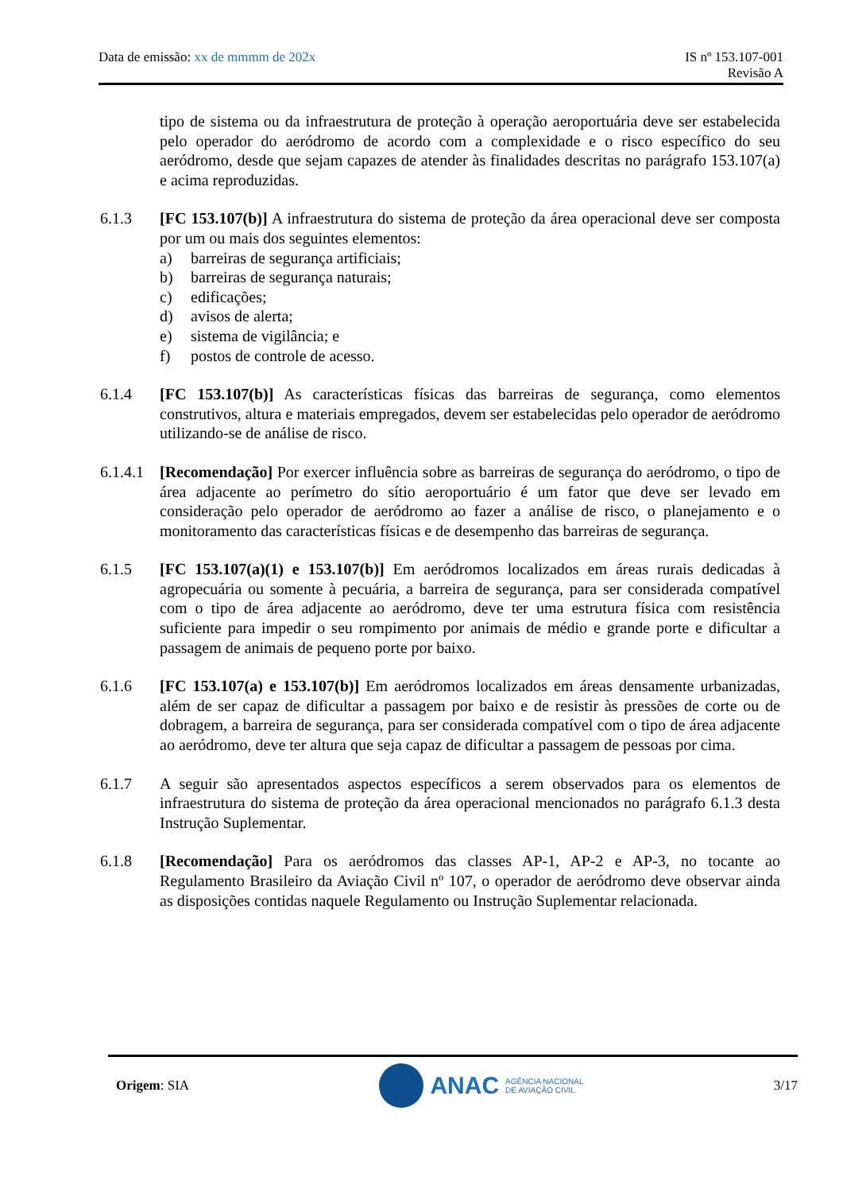Data de emissão: xx de mmmm de 202x
IS nº 153.107-001
Revisão A
tipo de sistema ou da infraestrutura de proteção à operação aeroportuária deve ser estabelecida pelo operador do aeródromo de acordo com a complexidade e o risco específico do seu aeródromo, desde que sejam capazes de atender às finalidades descritas no parágrafo 153.107(a) e acima reproduzidas.
6.1.3 [FC 153.107(b)] A infraestrutura do sistema de proteção da área operacional deve ser composta por um ou mais dos seguintes elementos:
a) barreiras de segurança artificiais;
b) barreiras de segurança naturais;
c) edificações;
d) avisos de alerta;
e) sistema de vigilância; e
f) postos de controle de acesso.
6.1.4 [FC 153.107(b)] As características físicas das barreiras de segurança, como elementos construtivos, altura e materiais empregados, devem ser estabelecidas pelo operador de aeródromo utilizando-se de análise de risco.
6.1.4.1
[Recomendação] Por exercer influência sobre as barreiras de segurança do aeródromo, o tipo de área adjacente ao perímetro do sítio aeroportuário é um fator que deve ser levado em consideração pelo operador de aeródromo ao fazer a análise de risco, o planejamento e o monitoramento das características físicas e de desempenho das barreiras de segurança.
6.1.5 [FC 153.107(a)(1) e 153.107(b)] Em aeródromos localizados em áreas rurais dedicadas à agropecuária ou somente à pecuária, a barreira de segurança, para ser considerada compatível com o tipo de área adjacente ao aeródromo, deve ter uma estrutura física com resistência suficiente para impedir o seu rompimento por animais de médio e grande porte e dificultar a passagem de animais de pequeno porte por baixo.
6.1.6 [FC 153.107(a) e 153.107(b)] Em aeródromos localizados em áreas densamente urbanizadas, além de ser capaz de dificultar a passagem por baixo e de resistir às pressões de corte ou de dobragem, a barreira de segurança, para ser considerada compatível com o tipo de área adjacente ao aeródromo, deve ter altura que seja capaz de dificultar a passagem de pessoas por cima.
6.1.7 A seguir são apresentados aspectos específicos a serem observados para os elementos de infraestrutura do sistema de proteção da área operacional mencionados no parágrafo 6.1.3 desta Instrução Suplementar.
6.1.8 [Recomendação] Para os aeródromos das classes AP-1, AP-2 e AP-3, no tocante ao Regulamento Brasileiro da Aviação Civil nº 107, o operador de aeródromo deve observar ainda as disposições contidas naquele Regulamento ou Instrução Suplementar relacionada.
Origem: SIA
ANAC AGÊNCIA NACIONAL
DE AVIAÇÃO CIVIL
3/17